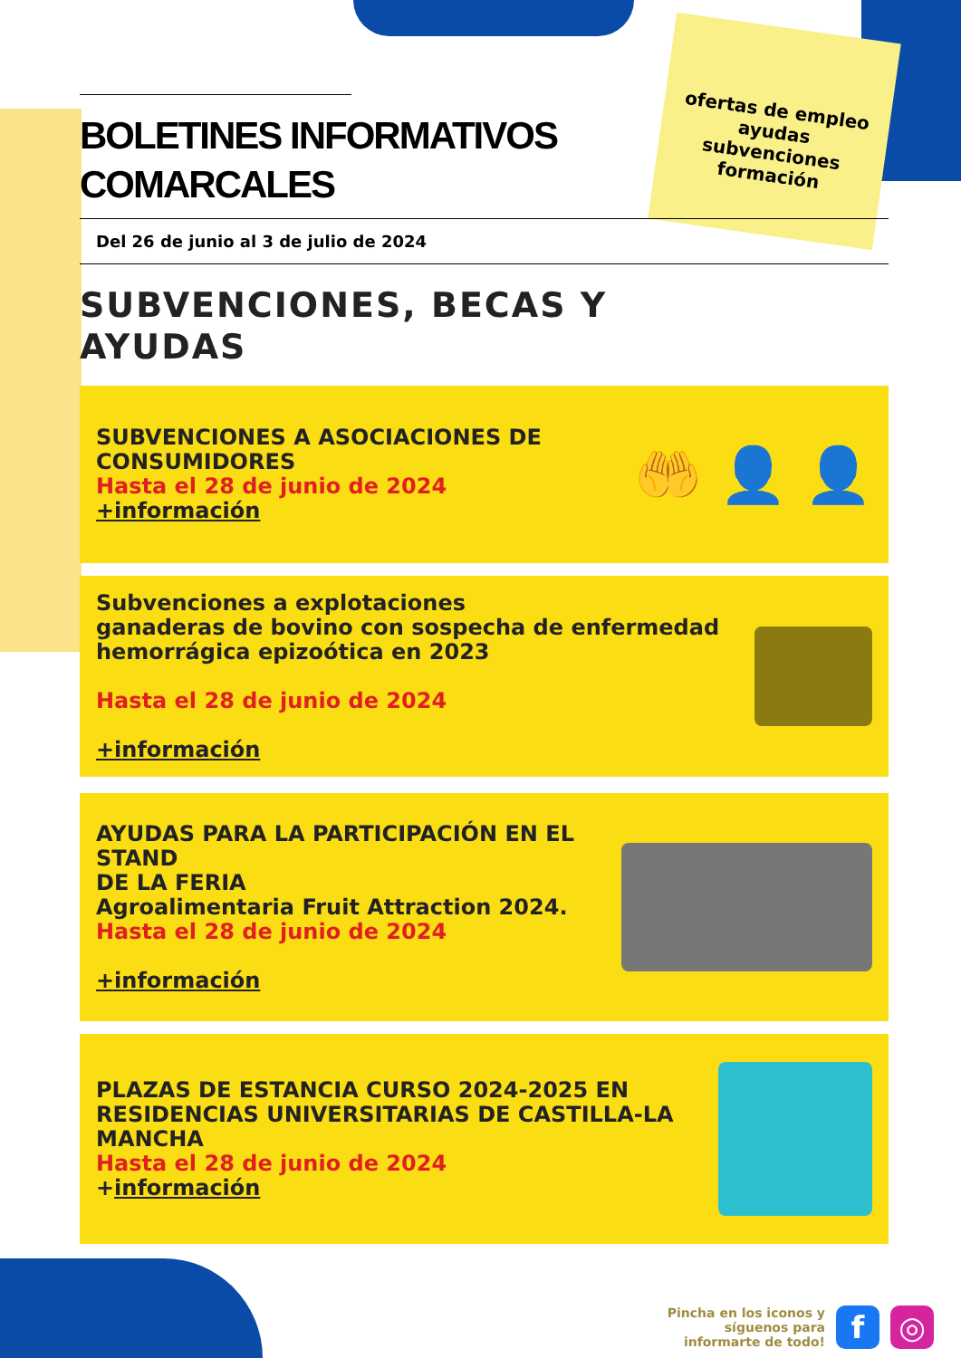ofertas de empleo
ayudas
subvenciones
formación
BOLETINES INFORMATIVOS
COMARCALES
Del 26 de junio al 3 de julio de 2024
SUBVENCIONES, BECAS Y
AYUDAS
SUBVENCIONES A ASOCIACIONES DE
CONSUMIDORES
Hasta el 28 de junio de 2024
+información
🤲 👤 👤
Subvenciones a explotaciones
ganaderas de bovino con sospecha de enfermedad
hemorrágica epizoótica en 2023
Hasta el 28 de junio de 2024
+información
AYUDAS PARA LA PARTICIPACIÓN EN EL STAND
DE LA FERIA
Agroalimentaria Fruit Attraction 2024.
Hasta el 28 de junio de 2024
+información
PLAZAS DE ESTANCIA CURSO 2024-2025 EN
RESIDENCIAS UNIVERSITARIAS DE CASTILLA-LA
MANCHA
Hasta el 28 de junio de 2024
+información
Pincha en los iconos y
síguenos para
infor­marte de todo!
f ◎